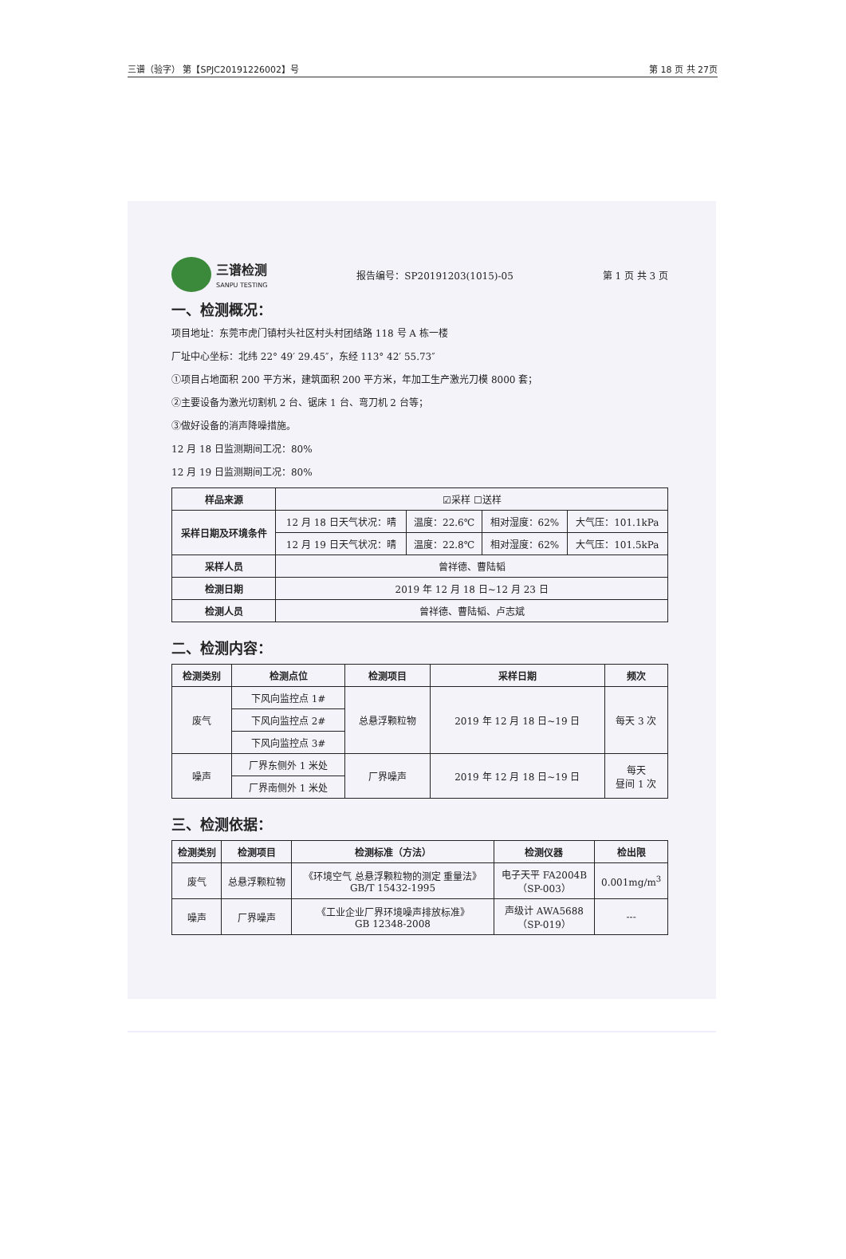三谱（验字） 第【SPJC20191226002】号 第 18 页 共 27页
三谱检测
SANPU TESTING
报告编号：SP20191203(1015)-05 第 1 页 共 3 页
一、检测概况：
项目地址：东莞市虎门镇村头社区村头村团结路 118 号 A 栋一楼
厂址中心坐标：北纬 22° 49′ 29.45″，东经 113° 42′ 55.73″
①项目占地面积 200 平方米，建筑面积 200 平方米，年加工生产激光刀模 8000 套；
②主要设备为激光切割机 2 台、锯床 1 台、弯刀机 2 台等；
③做好设备的消声降噪措施。
12 月 18 日监测期间工况：80%
12 月 19 日监测期间工况：80%
| 样品来源 | ☑采样 ☐送样 | | | |
| 采样日期及环境条件 | 12 月 18 日天气状况：晴 | 温度：22.6℃ | 相对湿度：62% | 大气压：101.1kPa |
| | 12 月 19 日天气状况：晴 | 温度：22.8℃ | 相对湿度：62% | 大气压：101.5kPa |
| 采样人员 | 曾祥德、曹陆韬 | | | |
| 检测日期 | 2019 年 12 月 18 日~12 月 23 日 | | | |
| 检测人员 | 曾祥德、曹陆韬、卢志斌 | | | |
二、检测内容：
| 检测类别 | 检测点位 | 检测项目 | 采样日期 | 频次 |
| --- | --- | --- | --- | --- |
| 废气 | 下风向监控点 1# | 总悬浮颗粒物 | 2019 年 12 月 18 日~19 日 | 每天 3 次 |
| | 下风向监控点 2# | | | |
| | 下风向监控点 3# | | | |
| 噪声 | 厂界东侧外 1 米处 | 厂界噪声 | 2019 年 12 月 18 日~19 日 | 每天 昼间 1 次 |
| | 厂界南侧外 1 米处 | | | |
三、检测依据：
| 检测类别 | 检测项目 | 检测标准（方法） | 检测仪器 | 检出限 |
| --- | --- | --- | --- | --- |
| 废气 | 总悬浮颗粒物 | 《环境空气 总悬浮颗粒物的测定 重量法》 GB/T 15432-1995 | 电子天平 FA2004B （SP-003） | 0.001mg/m<sup>3</sup> |
| 噪声 | 厂界噪声 | 《工业企业厂界环境噪声排放标准》 GB 12348-2008 | 声级计 AWA5688 （SP-019） | --- |